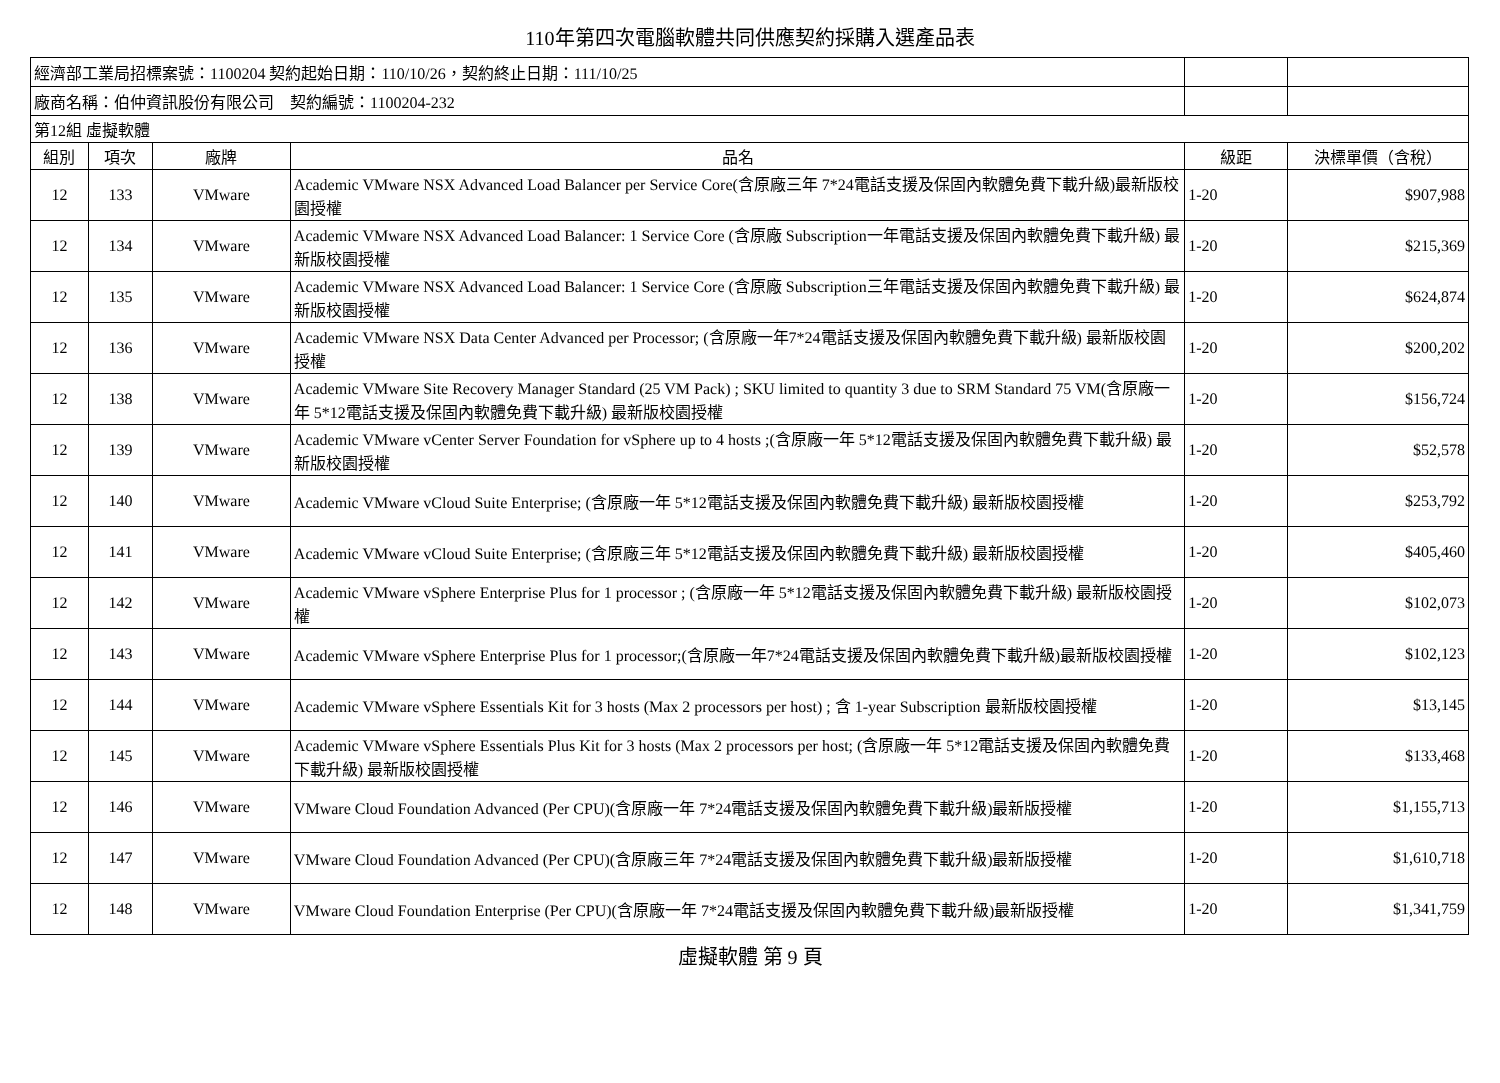110年第四次電腦軟體共同供應契約採購入選產品表
| 經濟部工業局招標案號：1100204 契約起始日期：110/10/26，契約終止日期：111/10/25 | | | | | |
| 廠商名稱：伯仲資訊股份有限公司 契約編號：1100204-232 | | | | | |
| 第12組 虛擬軟體 | | | | | |
| 組別 | 項次 | 廠牌 | 品名 | 級距 | 決標單價（含稅） |
| 12 | 133 | VMware | Academic VMware NSX Advanced Load Balancer per Service Core(含原廠三年 7*24電話支援及保固內軟體免費下載升級)最新版校園授權 | 1-20 | $907,988 |
| 12 | 134 | VMware | Academic VMware NSX Advanced Load Balancer: 1 Service Core (含原廠 Subscription一年電話支援及保固內軟體免費下載升級) 最新版校園授權 | 1-20 | $215,369 |
| 12 | 135 | VMware | Academic VMware NSX Advanced Load Balancer: 1 Service Core (含原廠 Subscription三年電話支援及保固內軟體免費下載升級) 最新版校園授權 | 1-20 | $624,874 |
| 12 | 136 | VMware | Academic VMware NSX Data Center Advanced per Processor; (含原廠一年7*24電話支援及保固內軟體免費下載升級) 最新版校園授權 | 1-20 | $200,202 |
| 12 | 138 | VMware | Academic VMware Site Recovery Manager Standard (25 VM Pack) ; SKU limited to quantity 3 due to SRM Standard 75 VM(含原廠一年 5*12電話支援及保固內軟體免費下載升級) 最新版校園授權 | 1-20 | $156,724 |
| 12 | 139 | VMware | Academic VMware vCenter Server Foundation for vSphere up to 4 hosts ;(含原廠一年 5*12電話支援及保固內軟體免費下載升級) 最新版校園授權 | 1-20 | $52,578 |
| 12 | 140 | VMware | Academic VMware vCloud Suite Enterprise; (含原廠一年 5*12電話支援及保固內軟體免費下載升級) 最新版校園授權 | 1-20 | $253,792 |
| 12 | 141 | VMware | Academic VMware vCloud Suite Enterprise; (含原廠三年 5*12電話支援及保固內軟體免費下載升級) 最新版校園授權 | 1-20 | $405,460 |
| 12 | 142 | VMware | Academic VMware vSphere Enterprise Plus for 1 processor ; (含原廠一年 5*12電話支援及保固內軟體免費下載升級) 最新版校園授權 | 1-20 | $102,073 |
| 12 | 143 | VMware | Academic VMware vSphere Enterprise Plus for 1 processor;(含原廠一年7*24電話支援及保固內軟體免費下載升級)最新版校園授權 | 1-20 | $102,123 |
| 12 | 144 | VMware | Academic VMware vSphere Essentials Kit for 3 hosts (Max 2 processors per host) ; 含 1-year Subscription 最新版校園授權 | 1-20 | $13,145 |
| 12 | 145 | VMware | Academic VMware vSphere Essentials Plus Kit for 3 hosts (Max 2 processors per host; (含原廠一年 5*12電話支援及保固內軟體免費下載升級) 最新版校園授權 | 1-20 | $133,468 |
| 12 | 146 | VMware | VMware Cloud Foundation Advanced (Per CPU)(含原廠一年 7*24電話支援及保固內軟體免費下載升級)最新版授權 | 1-20 | $1,155,713 |
| 12 | 147 | VMware | VMware Cloud Foundation Advanced (Per CPU)(含原廠三年 7*24電話支援及保固內軟體免費下載升級)最新版授權 | 1-20 | $1,610,718 |
| 12 | 148 | VMware | VMware Cloud Foundation Enterprise (Per CPU)(含原廠一年 7*24電話支援及保固內軟體免費下載升級)最新版授權 | 1-20 | $1,341,759 |
虛擬軟體 第 9 頁